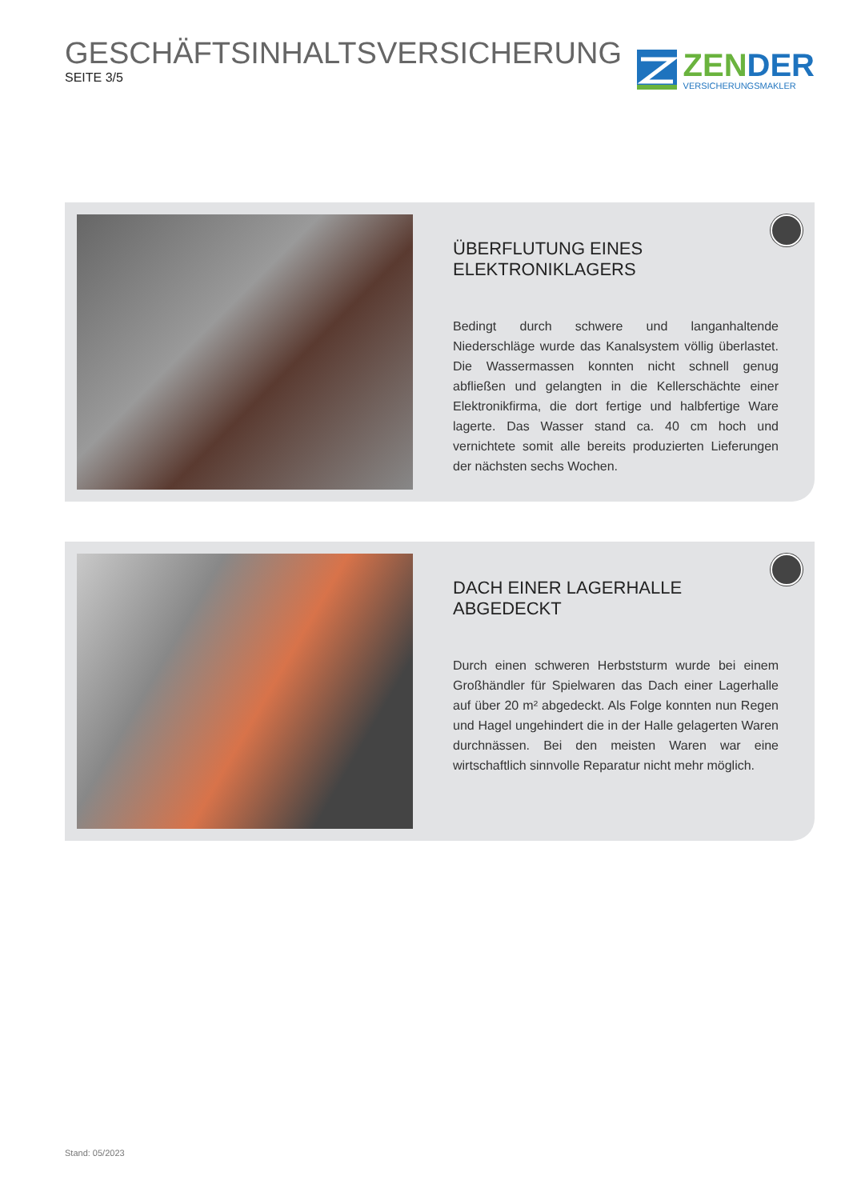GESCHÄFTSINHALTSVERSICHERUNG
SEITE 3/5
ZEN DER
VERSICHERUNGSMAKLER
ÜBERFLUTUNG EINES
ELEKTRONIKLAGERS
Bedingt durch schwere und langanhaltende Niederschläge wurde das Kanalsystem völlig überlastet. Die Wassermassen konnten nicht schnell genug abfließen und gelangten in die Kellerschächte einer Elektronikfirma, die dort fertige und halbfertige Ware lagerte. Das Wasser stand ca. 40 cm hoch und vernichtete somit alle bereits produzierten Lieferungen der nächsten sechs Wochen.
DACH EINER LAGERHALLE ABGEDECKT
Durch einen schweren Herbststurm wurde bei einem Großhändler für Spielwaren das Dach einer Lagerhalle auf über 20 m² abgedeckt. Als Folge konnten nun Regen und Hagel ungehindert die in der Halle gelagerten Waren durchnässen. Bei den meisten Waren war eine wirtschaftlich sinnvolle Reparatur nicht mehr möglich.
Stand: 05/2023